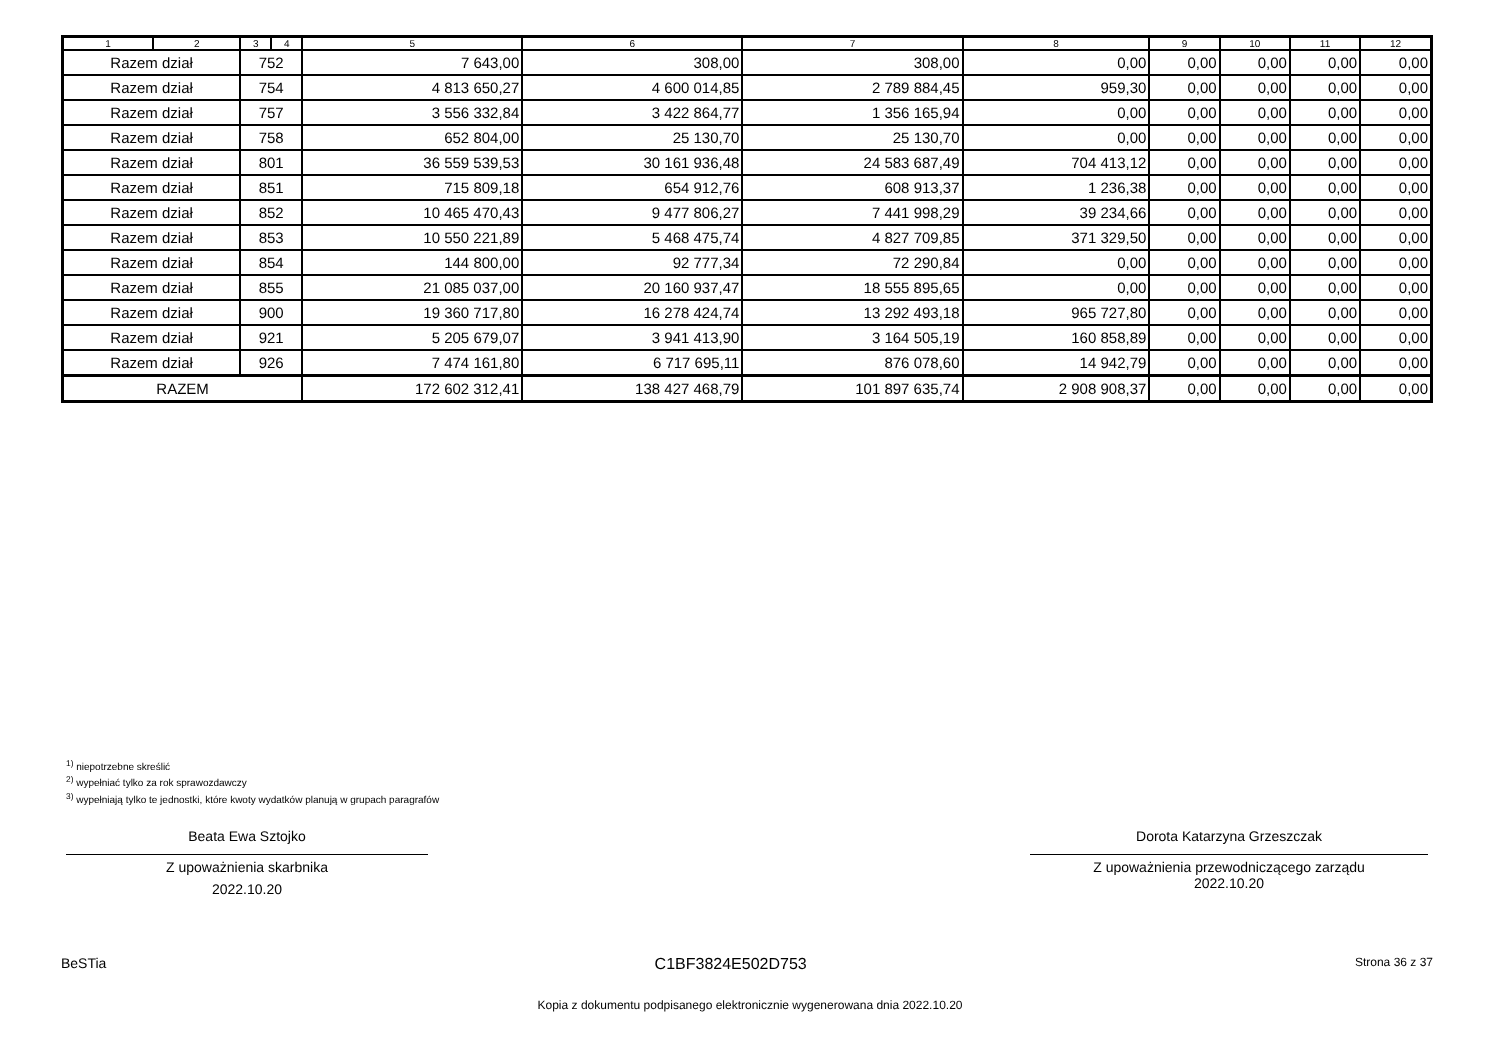| 1 | 2 | 3 | 4 | 5 | 6 | 7 | 8 | 9 | 10 | 11 | 12 |
| --- | --- | --- | --- | --- | --- | --- | --- | --- | --- | --- | --- |
| Razem dział | | 752 | | 7 643,00 | 308,00 | 308,00 | 0,00 | 0,00 | 0,00 | 0,00 | 0,00 |
| Razem dział | | 754 | | 4 813 650,27 | 4 600 014,85 | 2 789 884,45 | 959,30 | 0,00 | 0,00 | 0,00 | 0,00 |
| Razem dział | | 757 | | 3 556 332,84 | 3 422 864,77 | 1 356 165,94 | 0,00 | 0,00 | 0,00 | 0,00 | 0,00 |
| Razem dział | | 758 | | 652 804,00 | 25 130,70 | 25 130,70 | 0,00 | 0,00 | 0,00 | 0,00 | 0,00 |
| Razem dział | | 801 | | 36 559 539,53 | 30 161 936,48 | 24 583 687,49 | 704 413,12 | 0,00 | 0,00 | 0,00 | 0,00 |
| Razem dział | | 851 | | 715 809,18 | 654 912,76 | 608 913,37 | 1 236,38 | 0,00 | 0,00 | 0,00 | 0,00 |
| Razem dział | | 852 | | 10 465 470,43 | 9 477 806,27 | 7 441 998,29 | 39 234,66 | 0,00 | 0,00 | 0,00 | 0,00 |
| Razem dział | | 853 | | 10 550 221,89 | 5 468 475,74 | 4 827 709,85 | 371 329,50 | 0,00 | 0,00 | 0,00 | 0,00 |
| Razem dział | | 854 | | 144 800,00 | 92 777,34 | 72 290,84 | 0,00 | 0,00 | 0,00 | 0,00 | 0,00 |
| Razem dział | | 855 | | 21 085 037,00 | 20 160 937,47 | 18 555 895,65 | 0,00 | 0,00 | 0,00 | 0,00 | 0,00 |
| Razem dział | | 900 | | 19 360 717,80 | 16 278 424,74 | 13 292 493,18 | 965 727,80 | 0,00 | 0,00 | 0,00 | 0,00 |
| Razem dział | | 921 | | 5 205 679,07 | 3 941 413,90 | 3 164 505,19 | 160 858,89 | 0,00 | 0,00 | 0,00 | 0,00 |
| Razem dział | | 926 | | 7 474 161,80 | 6 717 695,11 | 876 078,60 | 14 942,79 | 0,00 | 0,00 | 0,00 | 0,00 |
| RAZEM | | | | 172 602 312,41 | 138 427 468,79 | 101 897 635,74 | 2 908 908,37 | 0,00 | 0,00 | 0,00 | 0,00 |
<sup>1)</sup> niepotrzebne skreślić
<sup>2)</sup> wypełniać tylko za rok sprawozdawczy
<sup>3)</sup> wypełniają tylko te jednostki, które kwoty wydatków planują w grupach paragrafów
Beata Ewa Sztojko
Z upoważnienia skarbnika
2022.10.20
Dorota Katarzyna Grzeszczak
Z upoważnienia przewodniczącego zarządu
2022.10.20
BeSTia C1BF3824E502D753 Strona 36 z 37
Kopia z dokumentu podpisanego elektronicznie wygenerowana dnia 2022.10.20